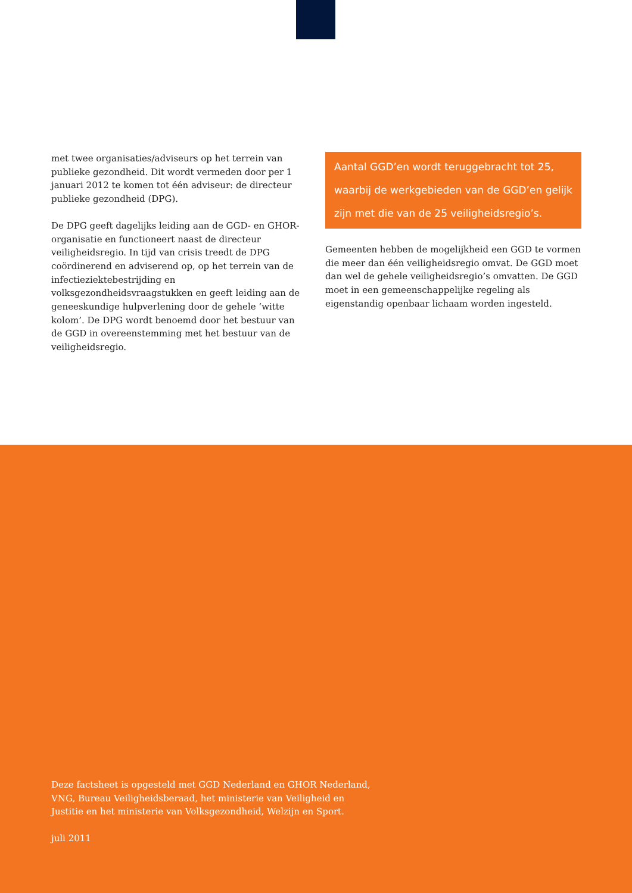met twee organisaties/adviseurs op het terrein van publieke gezondheid. Dit wordt vermeden door per 1 januari 2012 te komen tot één adviseur: de directeur publieke gezondheid (DPG).
De DPG geeft dagelijks leiding aan de GGD- en GHOR-organisatie en functioneert naast de directeur veiligheids­regio. In tijd van crisis treedt de DPG coördinerend en adviserend op, op het terrein van de infectieziektebestrijding en volksgezondheidsvraagstukken en geeft leiding aan de geneeskundige hulpverlening door de gehele ‘witte kolom’. De DPG wordt benoemd door het bestuur van de GGD in overeenstemming met het bestuur van de veiligheidsregio.
Aantal GGD’en wordt teruggebracht tot 25, waarbij de werkgebieden van de GGD’en gelijk zijn met die van de 25 veiligheidsregio’s.
Gemeenten hebben de mogelijkheid een GGD te vormen die meer dan één veiligheidsregio omvat. De GGD moet dan wel de gehele veiligheidsregio’s omvatten. De GGD moet in een gemeenschappelijke regeling als eigenstandig openbaar lichaam worden ingesteld.
Deze factsheet is opgesteld met GGD Nederland en GHOR Nederland,
VNG, Bureau Veiligheidsberaad, het ministerie van Veiligheid en
Justitie en het ministerie van Volksgezondheid, Welzijn en Sport.
juli 2011